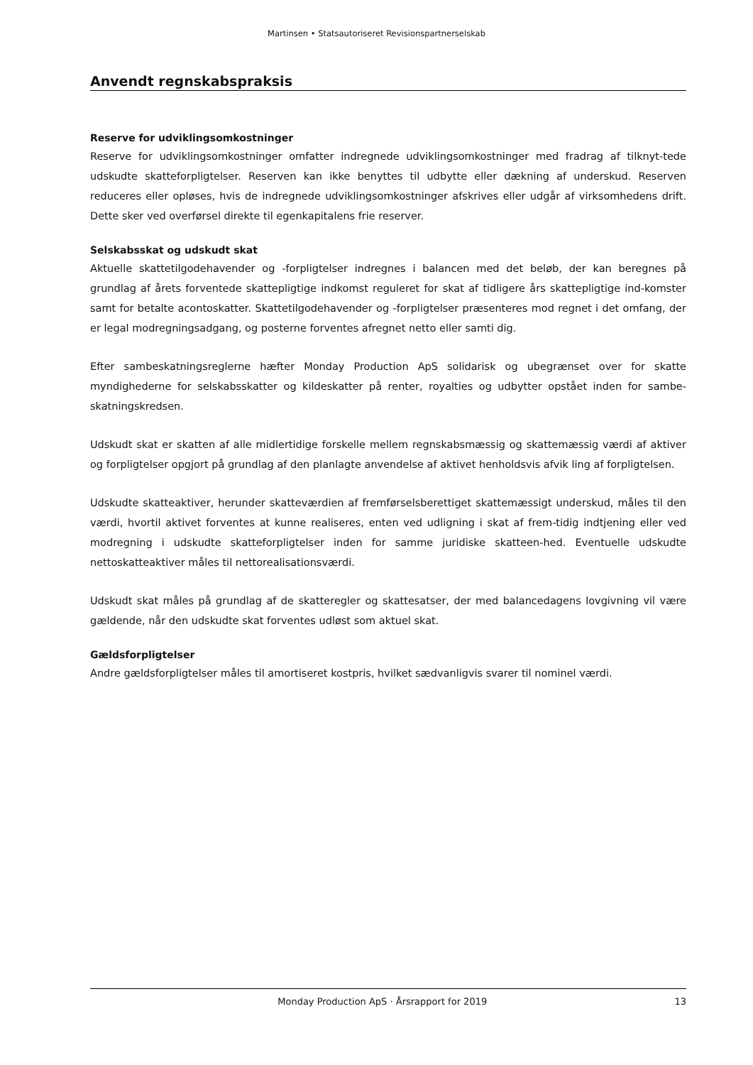Martinsen • Statsautoriseret Revisionspartnerselskab
Anvendt regnskabspraksis
Reserve for udviklingsomkostninger
Reserve for udviklingsomkostninger omfatter indregnede udviklingsomkostninger med fradrag af tilknyt-tede udskudte skatteforpligtelser. Reserven kan ikke benyttes til udbytte eller dækning af underskud. Reserven reduceres eller opløses, hvis de indregnede udviklingsomkostninger afskrives eller udgår af virksomhedens drift. Dette sker ved overførsel direkte til egenkapitalens frie reserver.
Selskabsskat og udskudt skat
Aktuelle skattetilgodehavender og -forpligtelser indregnes i balancen med det beløb, der kan beregnes på grundlag af årets forventede skattepligtige indkomst reguleret for skat af tidligere års skattepligtige ind-komster samt for betalte acontoskatter. Skattetilgodehavender og -forpligtelser præsenteres mod regnet i det omfang, der er legal modregningsadgang, og posterne forventes afregnet netto eller samti dig.
Efter sambeskatningsreglerne hæfter Monday Production ApS solidarisk og ubegrænset over for skatte myndighederne for selskabsskatter og kildeskatter på renter, royalties og udbytter opstået inden for sambe-skatningskredsen.
Udskudt skat er skatten af alle midlertidige forskelle mellem regnskabsmæssig og skattemæssig værdi af aktiver og forpligtelser opgjort på grundlag af den planlagte anvendelse af aktivet henholdsvis afvik ling af forpligtelsen.
Udskudte skatteaktiver, herunder skatteværdien af fremførselsberettiget skattemæssigt underskud, måles til den værdi, hvortil aktivet forventes at kunne realiseres, enten ved udligning i skat af frem-tidig indtjening eller ved modregning i udskudte skatteforpligtelser inden for samme juridiske skatteen-hed. Eventuelle udskudte nettoskatteaktiver måles til nettorealisationsværdi.
Udskudt skat måles på grundlag af de skatteregler og skattesatser, der med balancedagens lovgivning vil være gældende, når den udskudte skat forventes udløst som aktuel skat.
Gældsforpligtelser
Andre gældsforpligtelser måles til amortiseret kostpris, hvilket sædvanligvis svarer til nominel værdi.
Monday Production ApS · Årsrapport for 2019 13